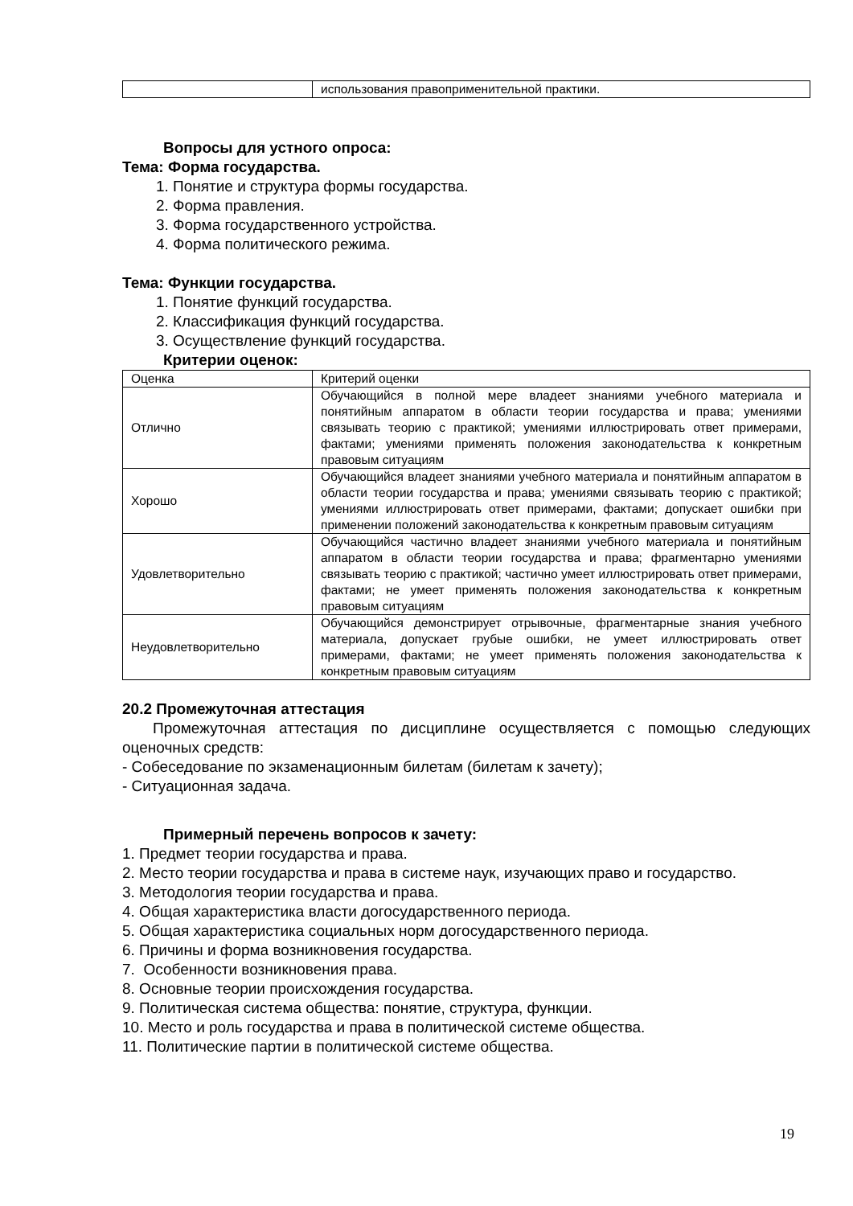| | использования правоприменительной практики. |
Вопросы для устного опроса:
Тема: Форма государства.
1. Понятие и структура формы государства.
2. Форма правления.
3. Форма государственного устройства.
4. Форма политического режима.
Тема: Функции государства.
1. Понятие функций государства.
2. Классификация функций государства.
3. Осуществление функций государства.
Критерии оценок:
| Оценка | Критерий оценки |
| Отлично | Обучающийся в полной мере владеет знаниями учебного материала и понятийным аппаратом в области теории государства и права; умениями связывать теорию с практикой; умениями иллюстрировать ответ примерами, фактами; умениями применять положения законодательства к конкретным правовым ситуациям |
| Хорошо | Обучающийся владеет знаниями учебного материала и понятийным аппаратом в области теории государства и права; умениями связывать теорию с практикой; умениями иллюстрировать ответ примерами, фактами; допускает ошибки при применении положений законодательства к конкретным правовым ситуациям |
| Удовлетворительно | Обучающийся частично владеет знаниями учебного материала и понятийным аппаратом в области теории государства и права; фрагментарно умениями связывать теорию с практикой; частично умеет иллюстрировать ответ примерами, фактами; не умеет применять положения законодательства к конкретным правовым ситуациям |
| Неудовлетворительно | Обучающийся демонстрирует отрывочные, фрагментарные знания учебного материала, допускает грубые ошибки, не умеет иллюстрировать ответ примерами, фактами; не умеет применять положения законодательства к конкретным правовым ситуациям |
20.2 Промежуточная аттестация
Промежуточная аттестация по дисциплине осуществляется с помощью следующих оценочных средств:
- Собеседование по экзаменационным билетам (билетам к зачету);
- Ситуационная задача.
Примерный перечень вопросов к зачету:
1. Предмет теории государства и права.
2. Место теории государства и права в системе наук, изучающих право и государство.
3. Методология теории государства и права.
4. Общая характеристика власти догосударственного периода.
5. Общая характеристика социальных норм догосударственного периода.
6. Причины и форма возникновения государства.
7. Особенности возникновения права.
8. Основные теории происхождения государства.
9. Политическая система общества: понятие, структура, функции.
10. Место и роль государства и права в политической системе общества.
11. Политические партии в политической системе общества.
19